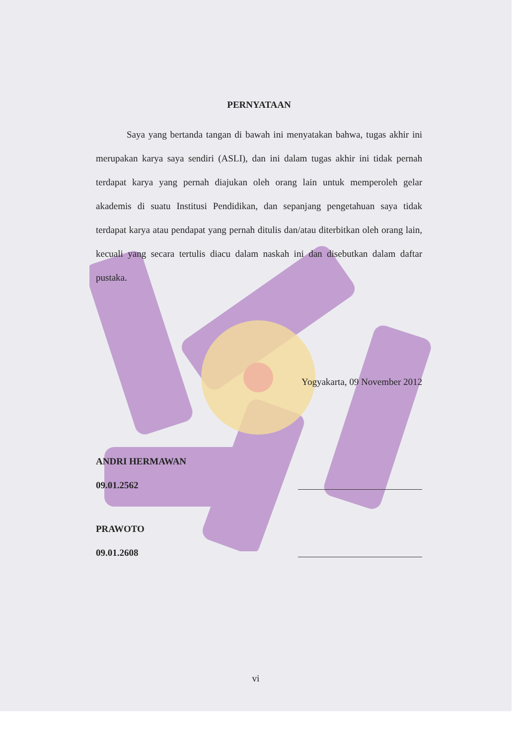PERNYATAAN
Saya yang bertanda tangan di bawah ini menyatakan bahwa, tugas akhir ini merupakan karya saya sendiri (ASLI), dan ini dalam tugas akhir ini tidak pernah terdapat karya yang pernah diajukan oleh orang lain untuk memperoleh gelar akademis di suatu Institusi Pendidikan, dan sepanjang pengetahuan saya tidak terdapat karya atau pendapat yang pernah ditulis dan/atau diterbitkan oleh orang lain, kecuali yang secara tertulis diacu dalam naskah ini dan disebutkan dalam daftar pustaka.
Yogyakarta, 09 November 2012
ANDRI HERMAWAN
09.01.2562
PRAWOTO
09.01.2608
vi